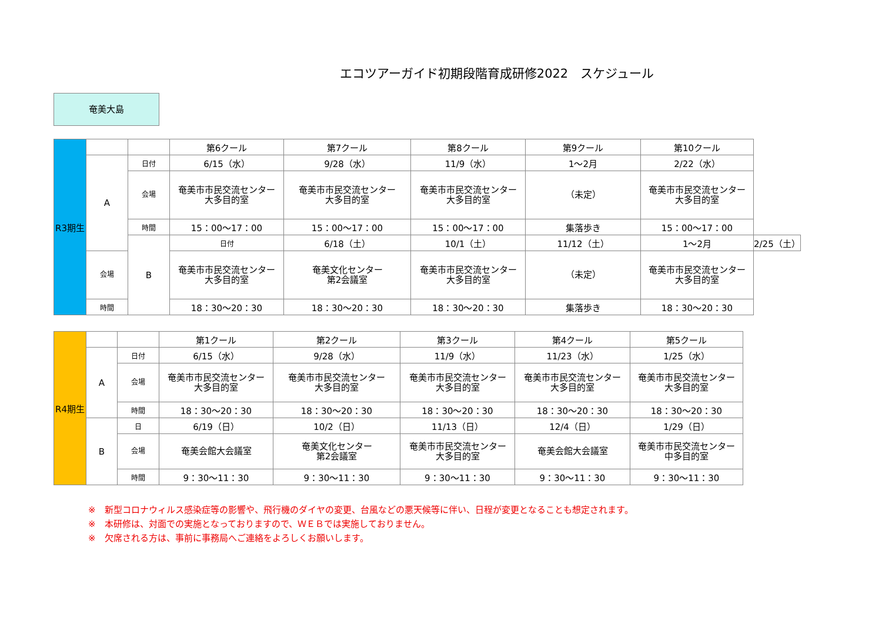エコツアーガイド初期段階育成研修2022　スケジュール
奄美大島
| R3期生 | | | 第6クール | 第7クール | 第8クール | 第9クール | 第10クール | |
| | A | 日付 | 6/15（水） | 9/28（水） | 11/9（水） | 1～2月 | 2/22（水） | |
| | | 会場 | 奄美市市民交流センター 大多目的室 | 奄美市市民交流センター 大多目的室 | 奄美市市民交流センター 大多目的室 | （未定） | 奄美市市民交流センター 大多目的室 | |
| | | 時間 | 15：00～17：00 | 15：00～17：00 | 15：00～17：00 | 集落歩き | 15：00～17：00 | |
| | | B | 日付 | 6/18（土） | 10/1（土） | 11/12（土） | 1～2月 | 2/25（土） |
| | 会場 | | 奄美市市民交流センター 大多目的室 | 奄美文化センター 第2会議室 | 奄美市市民交流センター 大多目的室 | （未定） | 奄美市市民交流センター 大多目的室 | |
| | 時間 | | 18：30～20：30 | 18：30～20：30 | 18：30～20：30 | 集落歩き | 18：30～20：30 | |
| R4期生 | | | 第1クール | 第2クール | 第3クール | 第4クール | 第5クール |
| | A | 日付 | 6/15（水） | 9/28（水） | 11/9（水） | 11/23（水） | 1/25（水） |
| | | 会場 | 奄美市市民交流センター 大多目的室 | 奄美市市民交流センター 大多目的室 | 奄美市市民交流センター 大多目的室 | 奄美市市民交流センター 大多目的室 | 奄美市市民交流センター 大多目的室 |
| | | 時間 | 18：30～20：30 | 18：30～20：30 | 18：30～20：30 | 18：30～20：30 | 18：30～20：30 |
| | B | 日 | 6/19（日） | 10/2（日） | 11/13（日） | 12/4（日） | 1/29（日） |
| | | 会場 | 奄美会館大会議室 | 奄美文化センター 第2会議室 | 奄美市市民交流センター 大多目的室 | 奄美会館大会議室 | 奄美市市民交流センター 中多目的室 |
| | | 時間 | 9：30～11：30 | 9：30～11：30 | 9：30～11：30 | 9：30～11：30 | 9：30～11：30 |
※　新型コロナウィルス感染症等の影響や、飛行機のダイヤの変更、台風などの悪天候等に伴い、日程が変更となることも想定されます。
※　本研修は、対面での実施となっておりますので、ＷＥＢでは実施しておりません。
※　欠席される方は、事前に事務局へご連絡をよろしくお願いします。